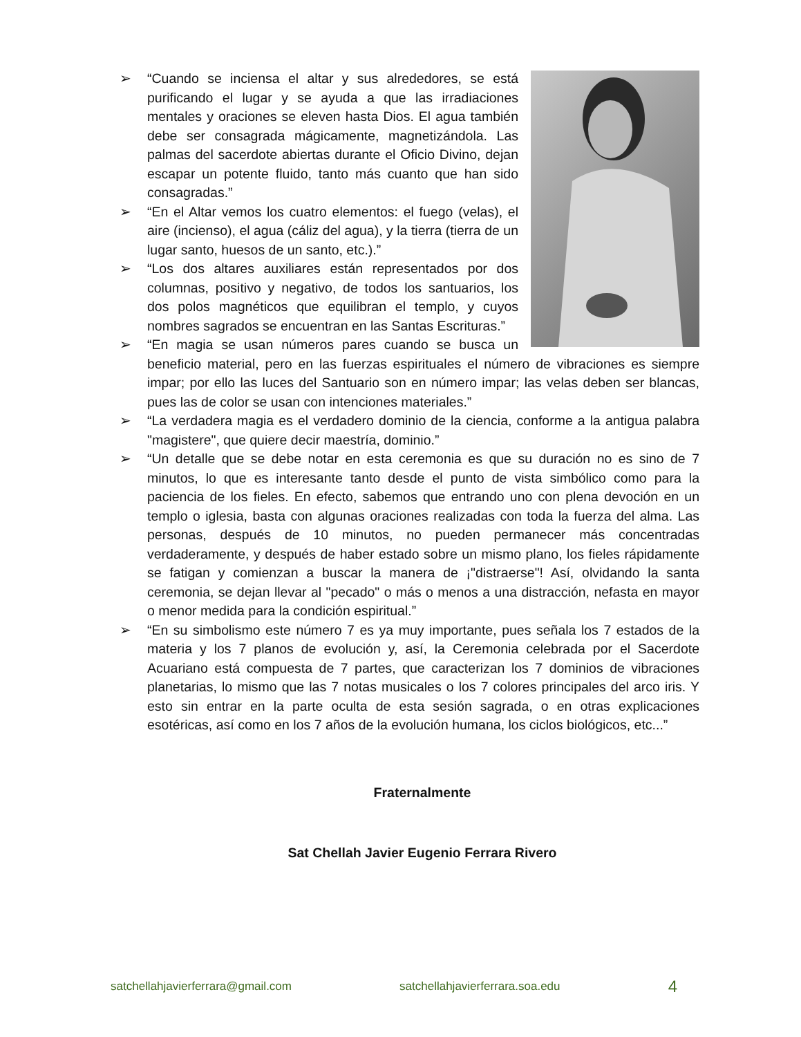➢ “Cuando se inciensa el altar y sus alrededores, se está purificando el lugar y se ayuda a que las irradiaciones mentales y oraciones se eleven hasta Dios. El agua también debe ser consagrada mágicamente, magnetizándola. Las palmas del sacerdote abiertas durante el Oficio Divino, dejan escapar un potente fluido, tanto más cuanto que han sido consagradas.”
➢ “En el Altar vemos los cuatro elementos: el fuego (velas), el aire (incienso), el agua (cáliz del agua), y la tierra (tierra de un lugar santo, huesos de un santo, etc.).”
➢ “Los dos altares auxiliares están representados por dos columnas, positivo y negativo, de todos los santuarios, los dos polos magnéticos que equilibran el templo, y cuyos nombres sagrados se encuentran en las Santas Escrituras.”
➢ “En magia se usan números pares cuando se busca un beneficio material, pero en las fuerzas espirituales el número de vibraciones es siempre impar; por ello las luces del Santuario son en número impar; las velas deben ser blancas, pues las de color se usan con intenciones materiales.”
➢ “La verdadera magia es el verdadero dominio de la ciencia, conforme a la antigua palabra "magistere", que quiere decir maestría, dominio.”
➢ “Un detalle que se debe notar en esta ceremonia es que su duración no es sino de 7 minutos, lo que es interesante tanto desde el punto de vista simbólico como para la paciencia de los fieles. En efecto, sabemos que entrando uno con plena devoción en un templo o iglesia, basta con algunas oraciones realizadas con toda la fuerza del alma. Las personas, después de 10 minutos, no pueden permanecer más concentradas verdaderamente, y después de haber estado sobre un mismo plano, los fieles rápidamente se fatigan y comienzan a buscar la manera de ¡"distraerse"! Así, olvidando la santa ceremonia, se dejan llevar al "pecado" o más o menos a una distracción, nefasta en mayor o menor medida para la condición espiritual.”
➢ “En su simbolismo este número 7 es ya muy importante, pues señala los 7 estados de la materia y los 7 planos de evolución y, así, la Ceremonia celebrada por el Sacerdote Acuariano está compuesta de 7 partes, que caracterizan los 7 dominios de vibraciones planetarias, lo mismo que las 7 notas musicales o los 7 colores principales del arco iris. Y esto sin entrar en la parte oculta de esta sesión sagrada, o en otras explicaciones esotéricas, así como en los 7 años de la evolución humana, los ciclos biológicos, etc...”
Fraternalmente
Sat Chellah Javier Eugenio Ferrara Rivero
satchellahjavierferrara@gmail.com satchellahjavierferrara.soa.edu 4